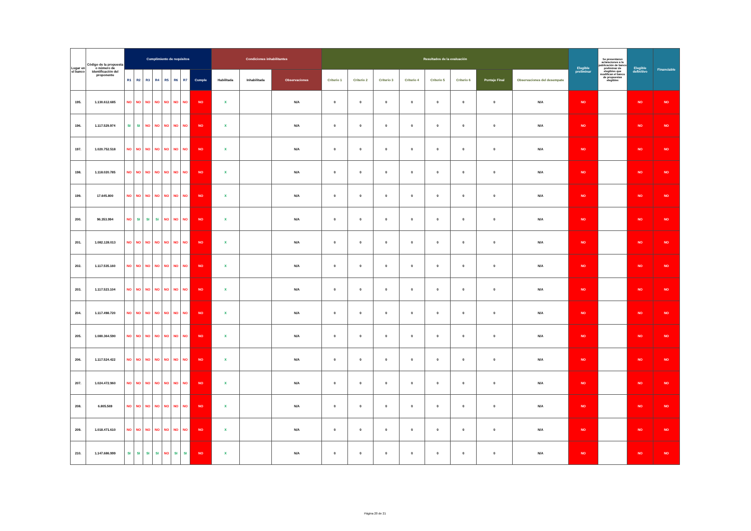| Lugar en el banco | Código de la propuesta o número de identificación del proponente | Cumplimiento de requisitos | | | | | | | | Condiciones inhabilitantes | | | Resultados de la evaluación | | | | | | | | Elegible preliminar | Se presentaron aclaraciones a la publicación de banco preliminar de elegibles que modifican el banco de propuestas elegibles | Elegible definitivo | Financiable |
| --- | --- | --- | --- | --- | --- | --- | --- | --- | --- | --- | --- | --- | --- | --- | --- | --- | --- | --- | --- | --- | --- | --- | --- | --- |
| | | R1 | R2 | R3 | R4 | R5 | R6 | R7 | Cumple | Habilitada | Inhabilitada | Observaciones | Criterio 1 | Criterio 2 | Criterio 3 | Criterio 4 | Criterio 5 | Criterio 6 | Puntaje Final | Observaciones del desempate | | | | |
| 195. | 1.130.612.685 | NO | NO | NO | NO | NO | NO | NO | NO | X | | N/A | 0 | 0 | 0 | 0 | 0 | 0 | 0 | N/A | NO | | NO | NO |
| 196. | 1.117.529.974 | SI | SI | NO | NO | NO | NO | NO | NO | X | | N/A | 0 | 0 | 0 | 0 | 0 | 0 | 0 | N/A | NO | | NO | NO |
| 197. | 1.020.752.518 | NO | NO | NO | NO | NO | NO | NO | NO | X | | N/A | 0 | 0 | 0 | 0 | 0 | 0 | 0 | N/A | NO | | NO | NO |
| 198. | 1.118.020.785 | NO | NO | NO | NO | NO | NO | NO | NO | X | | N/A | 0 | 0 | 0 | 0 | 0 | 0 | 0 | N/A | NO | | NO | NO |
| 199. | 17.645.800 | NO | NO | NO | NO | NO | NO | NO | NO | X | | N/A | 0 | 0 | 0 | 0 | 0 | 0 | 0 | N/A | NO | | NO | NO |
| 200. | 96.353.994 | NO | SI | SI | Si | NO | NO | NO | NO | X | | N/A | 0 | 0 | 0 | 0 | 0 | 0 | 0 | N/A | NO | | NO | NO |
| 201. | 1.082.128.013 | NO | NO | NO | NO | NO | NO | NO | NO | X | | N/A | 0 | 0 | 0 | 0 | 0 | 0 | 0 | N/A | NO | | NO | NO |
| 202. | 1.117.535.160 | NO | NO | NO | NO | NO | NO | NO | NO | X | | N/A | 0 | 0 | 0 | 0 | 0 | 0 | 0 | N/A | NO | | NO | NO |
| 203. | 1.117.523.104 | NO | NO | NO | NO | NO | NO | NO | NO | X | | N/A | 0 | 0 | 0 | 0 | 0 | 0 | 0 | N/A | NO | | NO | NO |
| 204. | 1.117.498.720 | NO | NO | NO | NO | NO | NO | NO | NO | X | | N/A | 0 | 0 | 0 | 0 | 0 | 0 | 0 | N/A | NO | | NO | NO |
| 205. | 1.080.364.590 | NO | NO | NO | NO | NO | NO | NO | NO | X | | N/A | 0 | 0 | 0 | 0 | 0 | 0 | 0 | N/A | NO | | NO | NO |
| 206. | 1.117.524.422 | NO | NO | NO | NO | NO | NO | NO | NO | X | | N/A | 0 | 0 | 0 | 0 | 0 | 0 | 0 | N/A | NO | | NO | NO |
| 207. | 1.024.472.960 | NO | NO | NO | NO | NO | NO | NO | NO | X | | N/A | 0 | 0 | 0 | 0 | 0 | 0 | 0 | N/A | NO | | NO | NO |
| 208. | 6.805.569 | NO | NO | NO | NO | NO | NO | NO | NO | X | | N/A | 0 | 0 | 0 | 0 | 0 | 0 | 0 | N/A | NO | | NO | NO |
| 209. | 1.018.471.610 | NO | NO | NO | NO | NO | NO | NO | NO | X | | N/A | 0 | 0 | 0 | 0 | 0 | 0 | 0 | N/A | NO | | NO | NO |
| 210. | 1.147.686.999 | SI | SI | SI | SI | NO | SI | SI | NO | X | | N/A | 0 | 0 | 0 | 0 | 0 | 0 | 0 | N/A | NO | | NO | NO |
Página 20 de 21